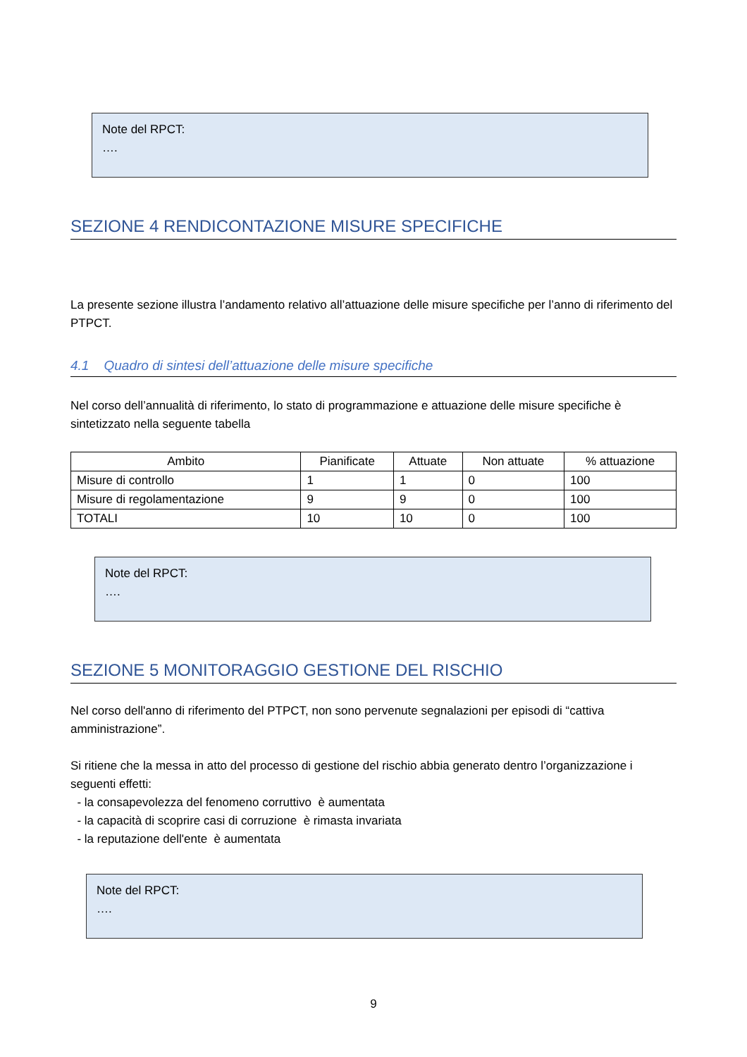Note del RPCT:
….
SEZIONE 4 RENDICONTAZIONE MISURE SPECIFICHE
La presente sezione illustra l’andamento relativo all’attuazione delle misure specifiche per l’anno di riferimento del PTPCT.
4.1 Quadro di sintesi dell’attuazione delle misure specifiche
Nel corso dell’annualità di riferimento, lo stato di programmazione e attuazione delle misure specifiche è sintetizzato nella seguente tabella
| Ambito | Pianificate | Attuate | Non attuate | % attuazione |
| --- | --- | --- | --- | --- |
| Misure di controllo | 1 | 1 | 0 | 100 |
| Misure di regolamentazione | 9 | 9 | 0 | 100 |
| TOTALI | 10 | 10 | 0 | 100 |
Note del RPCT:
….
SEZIONE 5 MONITORAGGIO GESTIONE DEL RISCHIO
Nel corso dell'anno di riferimento del PTPCT, non sono pervenute segnalazioni per episodi di “cattiva amministrazione”.
Si ritiene che la messa in atto del processo di gestione del rischio abbia generato dentro l’organizzazione i seguenti effetti:
- la consapevolezza del fenomeno corruttivo è aumentata
- la capacità di scoprire casi di corruzione è rimasta invariata
- la reputazione dell'ente è aumentata
Note del RPCT:
….
9